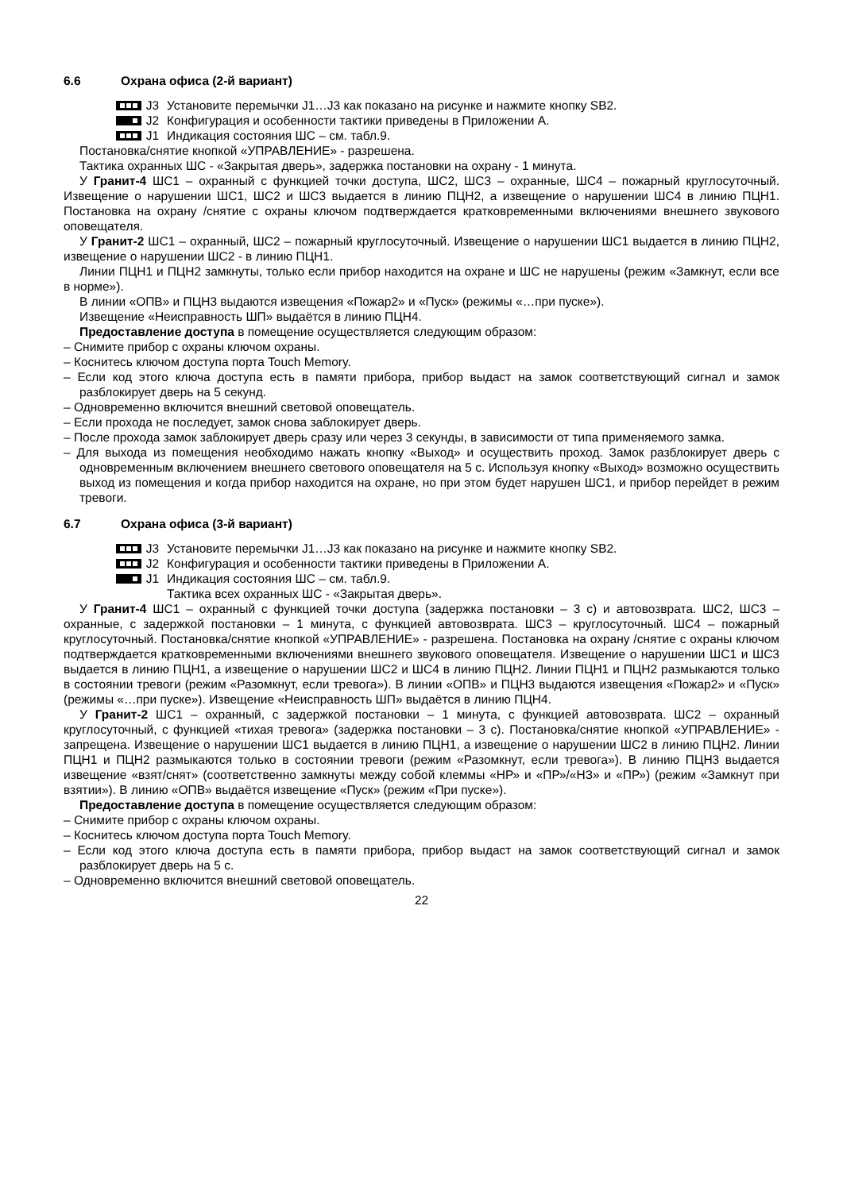6.6 Охрана офиса (2-й вариант)
J3
J2
J1
Установите перемычки J1…J3 как показано на рисунке и нажмите кнопку SB2.
Конфигурация и особенности тактики приведены в Приложении А.
Индикация состояния ШС – см. табл.9.
Постановка/снятие кнопкой «УПРАВЛЕНИЕ» - разрешена.
Тактика охранных ШС - «Закрытая дверь», задержка постановки на охрану - 1 минута.
У Гранит-4 ШС1 – охранный с функцией точки доступа, ШС2, ШС3 – охранные, ШС4 – пожарный круглосуточный. Извещение о нарушении ШС1, ШС2 и ШС3 выдается в линию ПЦН2, а извещение о нарушении ШС4 в линию ПЦН1. Постановка на охрану /снятие с охраны ключом подтверждается кратковременными включениями внешнего звукового оповещателя.
У Гранит-2 ШС1 – охранный, ШС2 – пожарный круглосуточный. Извещение о нарушении ШС1 выдается в линию ПЦН2, извещение о нарушении ШС2 - в линию ПЦН1.
Линии ПЦН1 и ПЦН2 замкнуты, только если прибор находится на охране и ШС не нарушены (режим «Замкнут, если все в норме»).
В линии «ОПВ» и ПЦН3 выдаются извещения «Пожар2» и «Пуск» (режимы «…при пуске»).
Извещение «Неисправность ШП» выдаётся в линию ПЦН4.
Предоставление доступа в помещение осуществляется следующим образом:
– Снимите прибор с охраны ключом охраны.
– Коснитесь ключом доступа порта Touch Memory.
– Если код этого ключа доступа есть в памяти прибора, прибор выдаст на замок соответствующий сигнал и замок разблокирует дверь на 5 секунд.
– Одновременно включится внешний световой оповещатель.
– Если прохода не последует, замок снова заблокирует дверь.
– После прохода замок заблокирует дверь сразу или через 3 секунды, в зависимости от типа применяемого замка.
– Для выхода из помещения необходимо нажать кнопку «Выход» и осуществить проход. Замок разблокирует дверь с одновременным включением внешнего светового оповещателя на 5 с. Используя кнопку «Выход» возможно осуществить выход из помещения и когда прибор находится на охране, но при этом будет нарушен ШС1, и прибор перейдет в режим тревоги.
6.7 Охрана офиса (3-й вариант)
J3
J2
J1
Установите перемычки J1…J3 как показано на рисунке и нажмите кнопку SB2.
Конфигурация и особенности тактики приведены в Приложении А.
Индикация состояния ШС – см. табл.9.
Тактика всех охранных ШС - «Закрытая дверь».
У Гранит-4 ШС1 – охранный с функцией точки доступа (задержка постановки – 3 с) и автовозврата. ШС2, ШС3 – охранные, с задержкой постановки – 1 минута, с функцией автовозврата. ШС3 – круглосуточный. ШС4 – пожарный круглосуточный. Постановка/снятие кнопкой «УПРАВЛЕНИЕ» - разрешена. Постановка на охрану /снятие с охраны ключом подтверждается кратковременными включениями внешнего звукового оповещателя. Извещение о нарушении ШС1 и ШС3 выдается в линию ПЦН1, а извещение о нарушении ШС2 и ШС4 в линию ПЦН2. Линии ПЦН1 и ПЦН2 размыкаются только в состоянии тревоги (режим «Разомкнут, если тревога»). В линии «ОПВ» и ПЦН3 выдаются извещения «Пожар2» и «Пуск» (режимы «…при пуске»). Извещение «Неисправность ШП» выдаётся в линию ПЦН4.
У Гранит-2 ШС1 – охранный, с задержкой постановки – 1 минута, с функцией автовозврата. ШС2 – охранный круглосуточный, с функцией «тихая тревога» (задержка постановки – 3 с). Постановка/снятие кнопкой «УПРАВЛЕНИЕ» - запрещена. Извещение о нарушении ШС1 выдается в линию ПЦН1, а извещение о нарушении ШС2 в линию ПЦН2. Линии ПЦН1 и ПЦН2 размыкаются только в состоянии тревоги (режим «Разомкнут, если тревога»). В линию ПЦН3 выдается извещение «взят/снят» (соответственно замкнуты между собой клеммы «НР» и «ПР»/«НЗ» и «ПР») (режим «Замкнут при взятии»). В линию «ОПВ» выдаётся извещение «Пуск» (режим «При пуске»).
Предоставление доступа в помещение осуществляется следующим образом:
– Снимите прибор с охраны ключом охраны.
– Коснитесь ключом доступа порта Touch Memory.
– Если код этого ключа доступа есть в памяти прибора, прибор выдаст на замок соответствующий сигнал и замок разблокирует дверь на 5 с.
– Одновременно включится внешний световой оповещатель.
22